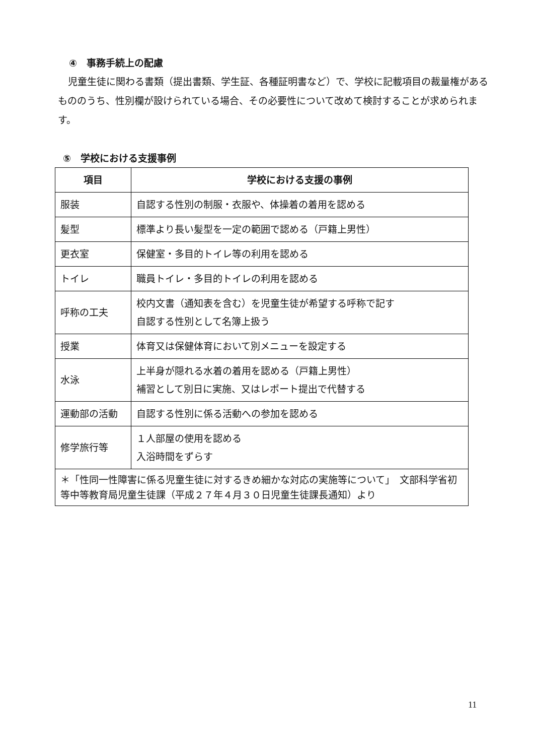④　事務手続上の配慮
児童生徒に関わる書類（提出書類、学生証、各種証明書など）で、学校に記載項目の裁量権があるもののうち、性別欄が設けられている場合、その必要性について改めて検討することが求められます。
⑤　学校における支援事例
| 項目 | 学校における支援の事例 |
| --- | --- |
| 服装 | 自認する性別の制服・衣服や、体操着の着用を認める |
| 髪型 | 標準より長い髪型を一定の範囲で認める（戸籍上男性） |
| 更衣室 | 保健室・多目的トイレ等の利用を認める |
| トイレ | 職員トイレ・多目的トイレの利用を認める |
| 呼称の工夫 | 校内文書（通知表を含む）を児童生徒が希望する呼称で記す 自認する性別として名簿上扱う |
| 授業 | 体育又は保健体育において別メニューを設定する |
| 水泳 | 上半身が隠れる水着の着用を認める（戸籍上男性） 補習として別日に実施、又はレポート提出で代替する |
| 運動部の活動 | 自認する性別に係る活動への参加を認める |
| 修学旅行等 | １人部屋の使用を認める 入浴時間をずらす |
| ＊「性同一性障害に係る児童生徒に対するきめ細かな対応の実施等について」 文部科学省初等中等教育局児童生徒課（平成２７年４月３０日児童生徒課長通知）より | |
11